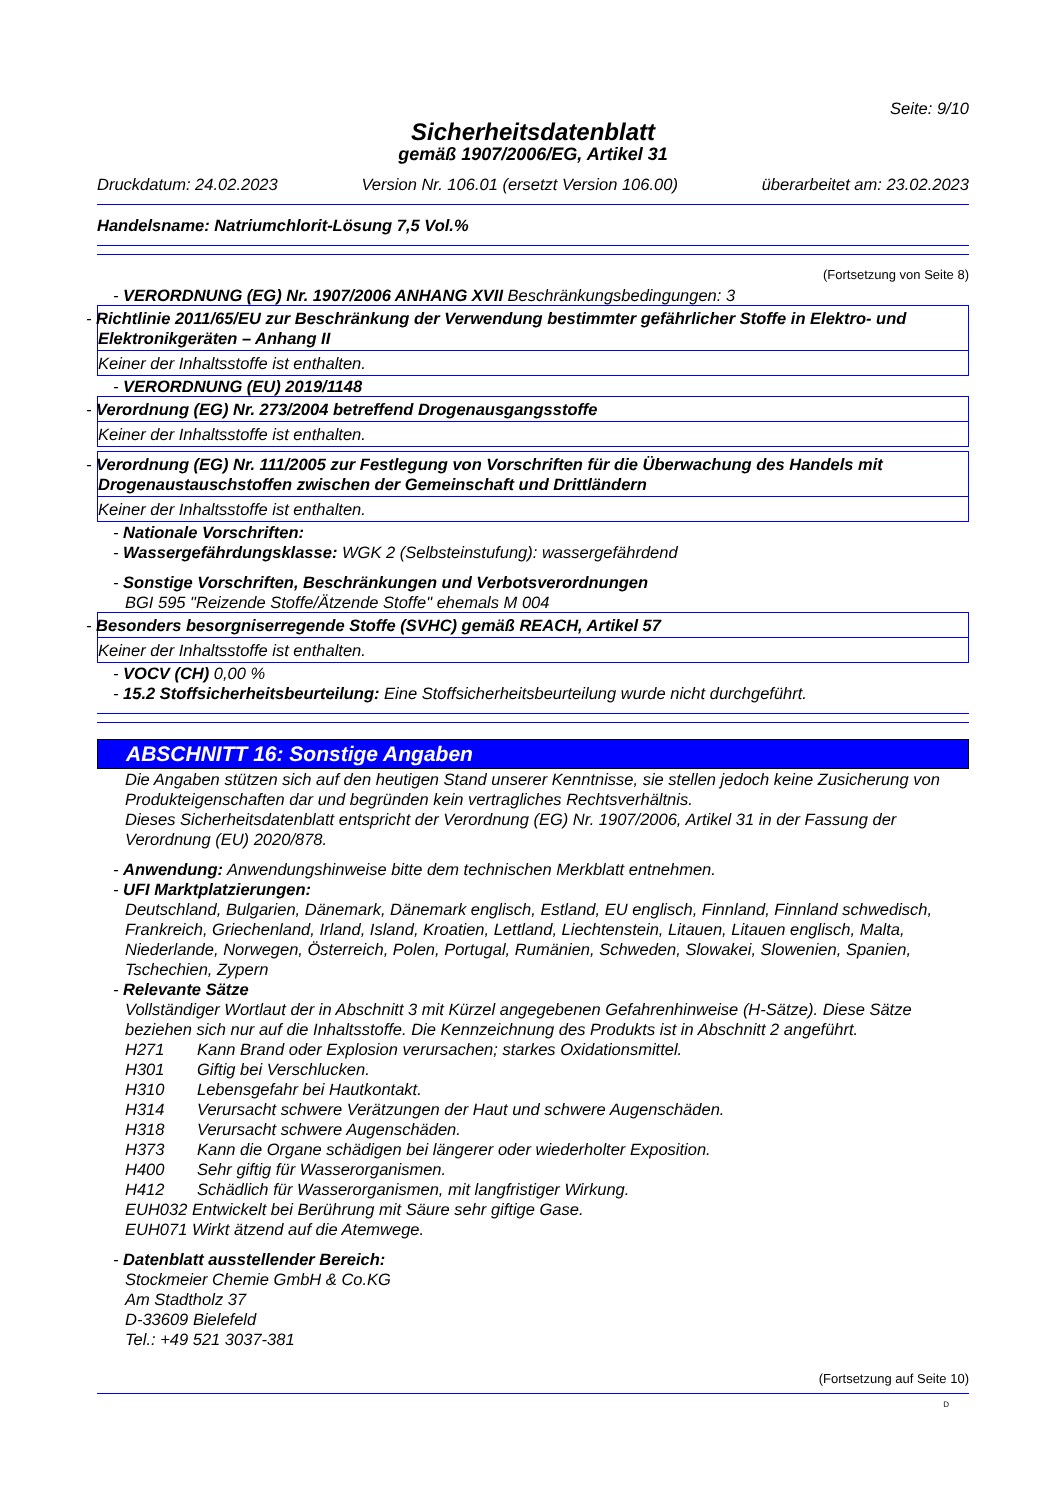Seite: 9/10
Sicherheitsdatenblatt
gemäß 1907/2006/EG, Artikel 31
Druckdatum: 24.02.2023 Version Nr. 106.01 (ersetzt Version 106.00) überarbeitet am: 23.02.2023
Handelsname: Natriumchlorit-Lösung 7,5 Vol.%
(Fortsetzung von Seite 8)
- VERORDNUNG (EG) Nr. 1907/2006 ANHANG XVII Beschränkungsbedingungen: 3
- Richtlinie 2011/65/EU zur Beschränkung der Verwendung bestimmter gefährlicher Stoffe in Elektro- und Elektronikgeräten – Anhang II
Keiner der Inhaltsstoffe ist enthalten.
- VERORDNUNG (EU) 2019/1148
- Verordnung (EG) Nr. 273/2004 betreffend Drogenausgangsstoffe
Keiner der Inhaltsstoffe ist enthalten.
- Verordnung (EG) Nr. 111/2005 zur Festlegung von Vorschriften für die Überwachung des Handels mit Drogenaustauschstoffen zwischen der Gemeinschaft und Drittländern
Keiner der Inhaltsstoffe ist enthalten.
- Nationale Vorschriften:
- Wassergefährdungsklasse: WGK 2 (Selbsteinstufung): wassergefährdend
- Sonstige Vorschriften, Beschränkungen und Verbotsverordnungen
BGI 595 "Reizende Stoffe/Ätzende Stoffe" ehemals M 004
- Besonders besorgniserregende Stoffe (SVHC) gemäß REACH, Artikel 57
Keiner der Inhaltsstoffe ist enthalten.
- VOCV (CH) 0,00 %
- 15.2 Stoffsicherheitsbeurteilung: Eine Stoffsicherheitsbeurteilung wurde nicht durchgeführt.
ABSCHNITT 16: Sonstige Angaben
Die Angaben stützen sich auf den heutigen Stand unserer Kenntnisse, sie stellen jedoch keine Zusicherung von Produkteigenschaften dar und begründen kein vertragliches Rechtsverhältnis.
Dieses Sicherheitsdatenblatt entspricht der Verordnung (EG) Nr. 1907/2006, Artikel 31 in der Fassung der Verordnung (EU) 2020/878.
- Anwendung: Anwendungshinweise bitte dem technischen Merkblatt entnehmen.
- UFI Marktplatzierungen:
Deutschland, Bulgarien, Dänemark, Dänemark englisch, Estland, EU englisch, Finnland, Finnland schwedisch, Frankreich, Griechenland, Irland, Island, Kroatien, Lettland, Liechtenstein, Litauen, Litauen englisch, Malta, Niederlande, Norwegen, Österreich, Polen, Portugal, Rumänien, Schweden, Slowakei, Slowenien, Spanien, Tschechien, Zypern
- Relevante Sätze
Vollständiger Wortlaut der in Abschnitt 3 mit Kürzel angegebenen Gefahrenhinweise (H-Sätze). Diese Sätze beziehen sich nur auf die Inhaltsstoffe. Die Kennzeichnung des Produkts ist in Abschnitt 2 angeführt.
H271 Kann Brand oder Explosion verursachen; starkes Oxidationsmittel.
H301 Giftig bei Verschlucken.
H310 Lebensgefahr bei Hautkontakt.
H314 Verursacht schwere Verätzungen der Haut und schwere Augenschäden.
H318 Verursacht schwere Augenschäden.
H373 Kann die Organe schädigen bei längerer oder wiederholter Exposition.
H400 Sehr giftig für Wasserorganismen.
H412 Schädlich für Wasserorganismen, mit langfristiger Wirkung.
EUH032 Entwickelt bei Berührung mit Säure sehr giftige Gase.
EUH071 Wirkt ätzend auf die Atemwege.
- Datenblatt ausstellender Bereich:
Stockmeier Chemie GmbH & Co.KG
Am Stadtholz 37
D-33609 Bielefeld
Tel.: +49 521 3037-381
(Fortsetzung auf Seite 10)
D